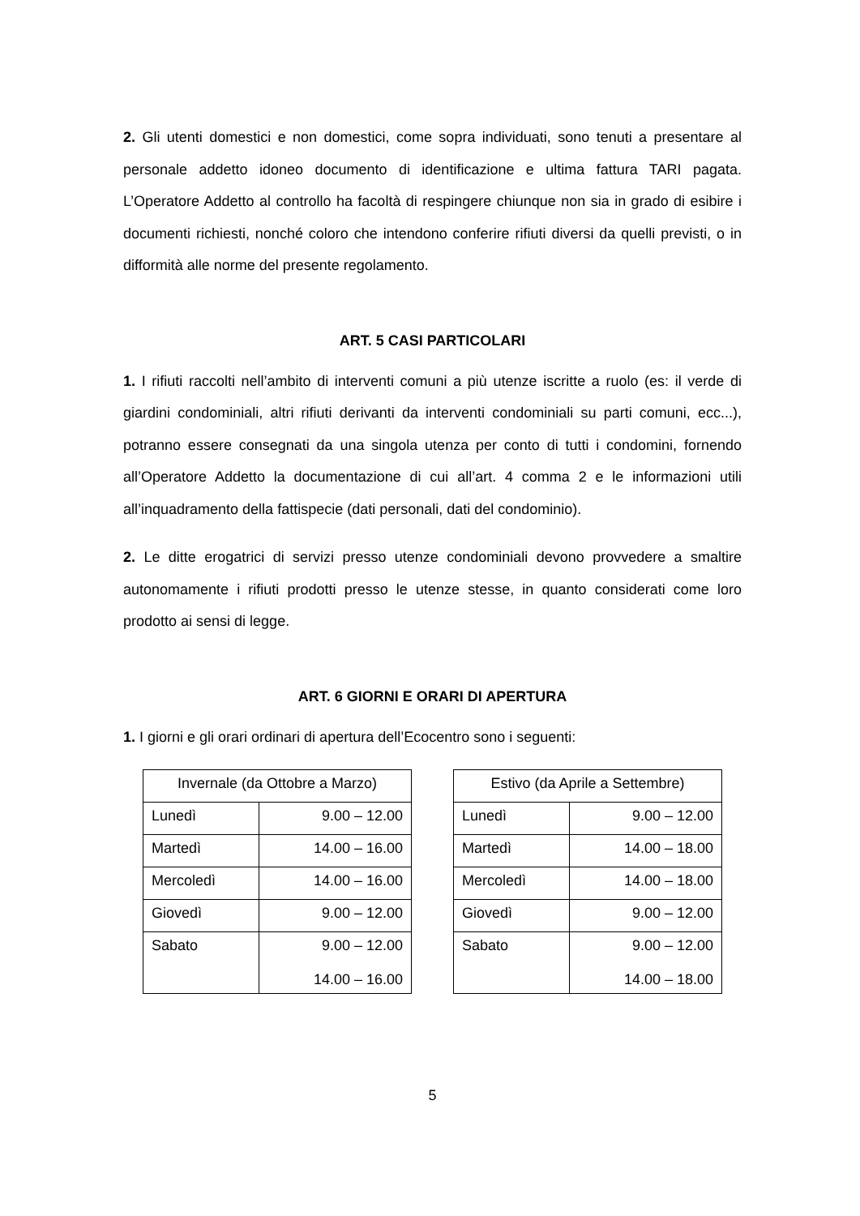2. Gli utenti domestici e non domestici, come sopra individuati, sono tenuti a presentare al personale addetto idoneo documento di identificazione e ultima fattura TARI pagata. L’Operatore Addetto al controllo ha facoltà di respingere chiunque non sia in grado di esibire i documenti richiesti, nonché coloro che intendono conferire rifiuti diversi da quelli previsti, o in difformità alle norme del presente regolamento.
ART. 5 CASI PARTICOLARI
1. I rifiuti raccolti nell’ambito di interventi comuni a più utenze iscritte a ruolo (es: il verde di giardini condominiali, altri rifiuti derivanti da interventi condominiali su parti comuni, ecc...), potranno essere consegnati da una singola utenza per conto di tutti i condomini, fornendo all’Operatore Addetto la documentazione di cui all’art. 4 comma 2 e le informazioni utili all’inquadramento della fattispecie (dati personali, dati del condominio).
2. Le ditte erogatrici di servizi presso utenze condominiali devono provvedere a smaltire autonomamente i rifiuti prodotti presso le utenze stesse, in quanto considerati come loro prodotto ai sensi di legge.
ART. 6 GIORNI E ORARI DI APERTURA
1. I giorni e gli orari ordinari di apertura dell’Ecocentro sono i seguenti:
| Invernale (da Ottobre a Marzo) | |
| --- | --- |
| Lunedì | 9.00 – 12.00 |
| Martedì | 14.00 – 16.00 |
| Mercoledì | 14.00 – 16.00 |
| Giovedì | 9.00 – 12.00 |
| Sabato | 9.00 – 12.00 14.00 – 16.00 |
| Estivo (da Aprile a Settembre) | |
| --- | --- |
| Lunedì | 9.00 – 12.00 |
| Martedì | 14.00 – 18.00 |
| Mercoledì | 14.00 – 18.00 |
| Giovedì | 9.00 – 12.00 |
| Sabato | 9.00 – 12.00 14.00 – 18.00 |
5